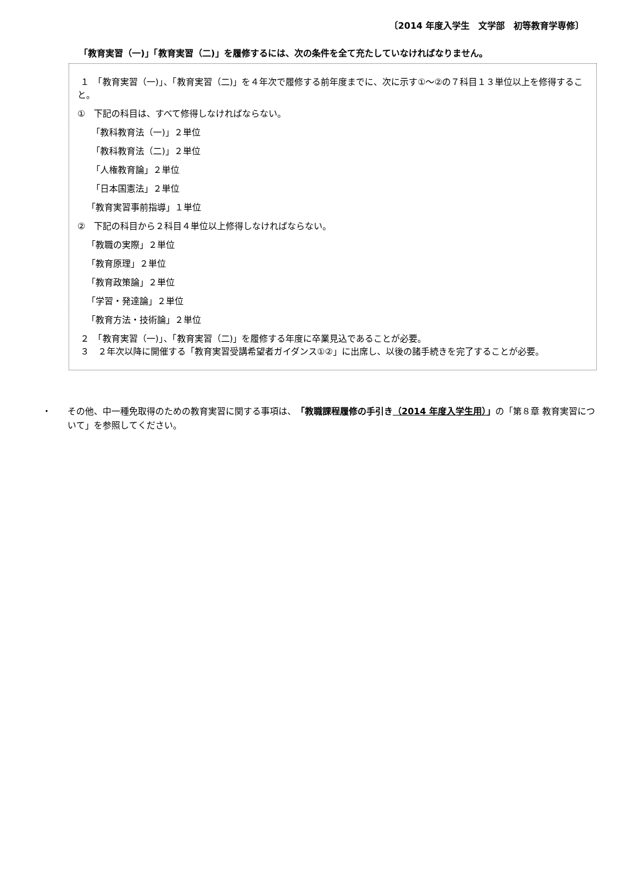〔2014 年度入学生　文学部　初等教育学専修〕
「教育実習（一)」「教育実習（二)」を履修するには、次の条件を全て充たしていなければなりません。
１　「教育実習（一)」、「教育実習（二)」を４年次で履修する前年度までに、次に示す①～②の７科目１３単位以上を修得すること。
①　下記の科目は、すべて修得しなければならない。
「教科教育法（一)」２単位
「教科教育法（二)」２単位
「人権教育論」２単位
「日本国憲法」２単位
「教育実習事前指導」１単位
②　下記の科目から２科目４単位以上修得しなければならない。
「教職の実際」２単位
「教育原理」２単位
「教育政策論」２単位
「学習・発達論」２単位
「教育方法・技術論」２単位
２　「教育実習（一)」、「教育実習（二)」を履修する年度に卒業見込であることが必要。
３　２年次以降に開催する「教育実習受講希望者ガイダンス①②」に出席し、以後の諸手続きを完了することが必要。
・ その他、中一種免取得のための教育実習に関する事項は、「教職課程履修の手引き（2014 年度入学生用）」の「第８章 教育実習について」を参照してください。